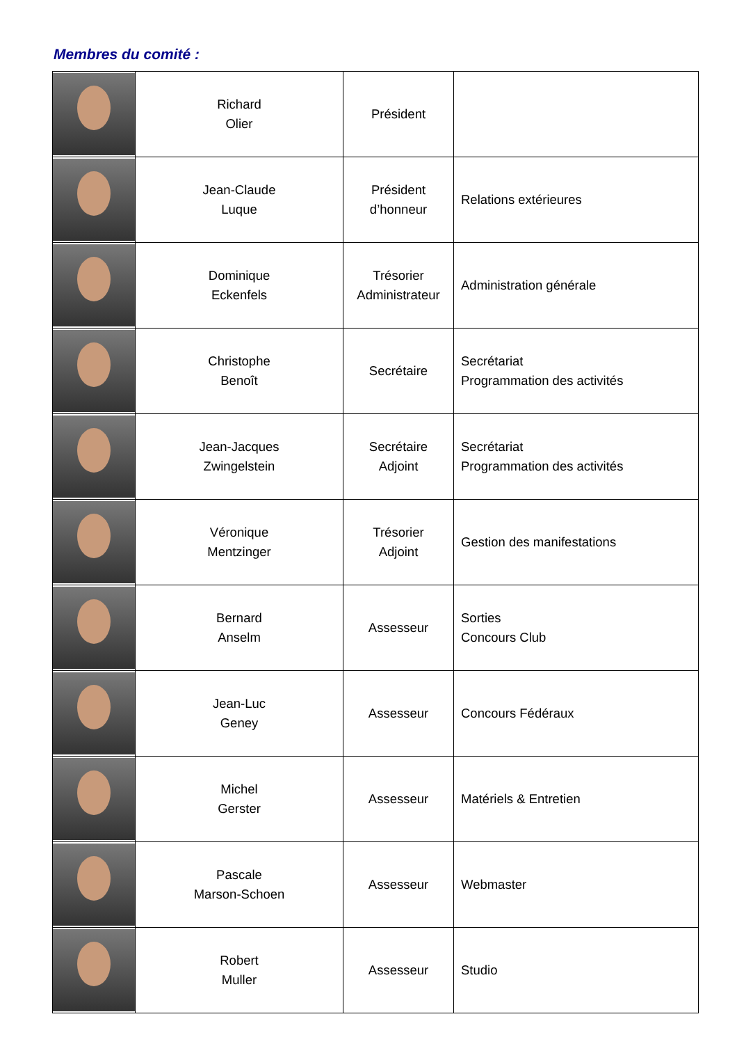Membres du comité :
| | Richard Olier | Président | |
| | Jean-Claude Luque | Président d’honneur | Relations extérieures |
| | Dominique Eckenfels | Trésorier Administrateur | Administration générale |
| | Christophe Benoît | Secrétaire | Secrétariat Programmation des activités |
| | Jean-Jacques Zwingelstein | Secrétaire Adjoint | Secrétariat Programmation des activités |
| | Véronique Mentzinger | Trésorier Adjoint | Gestion des manifestations |
| | Bernard Anselm | Assesseur | Sorties Concours Club |
| | Jean-Luc Geney | Assesseur | Concours Fédéraux |
| | Michel Gerster | Assesseur | Matériels & Entretien |
| | Pascale Marson-Schoen | Assesseur | Webmaster |
| | Robert Muller | Assesseur | Studio |